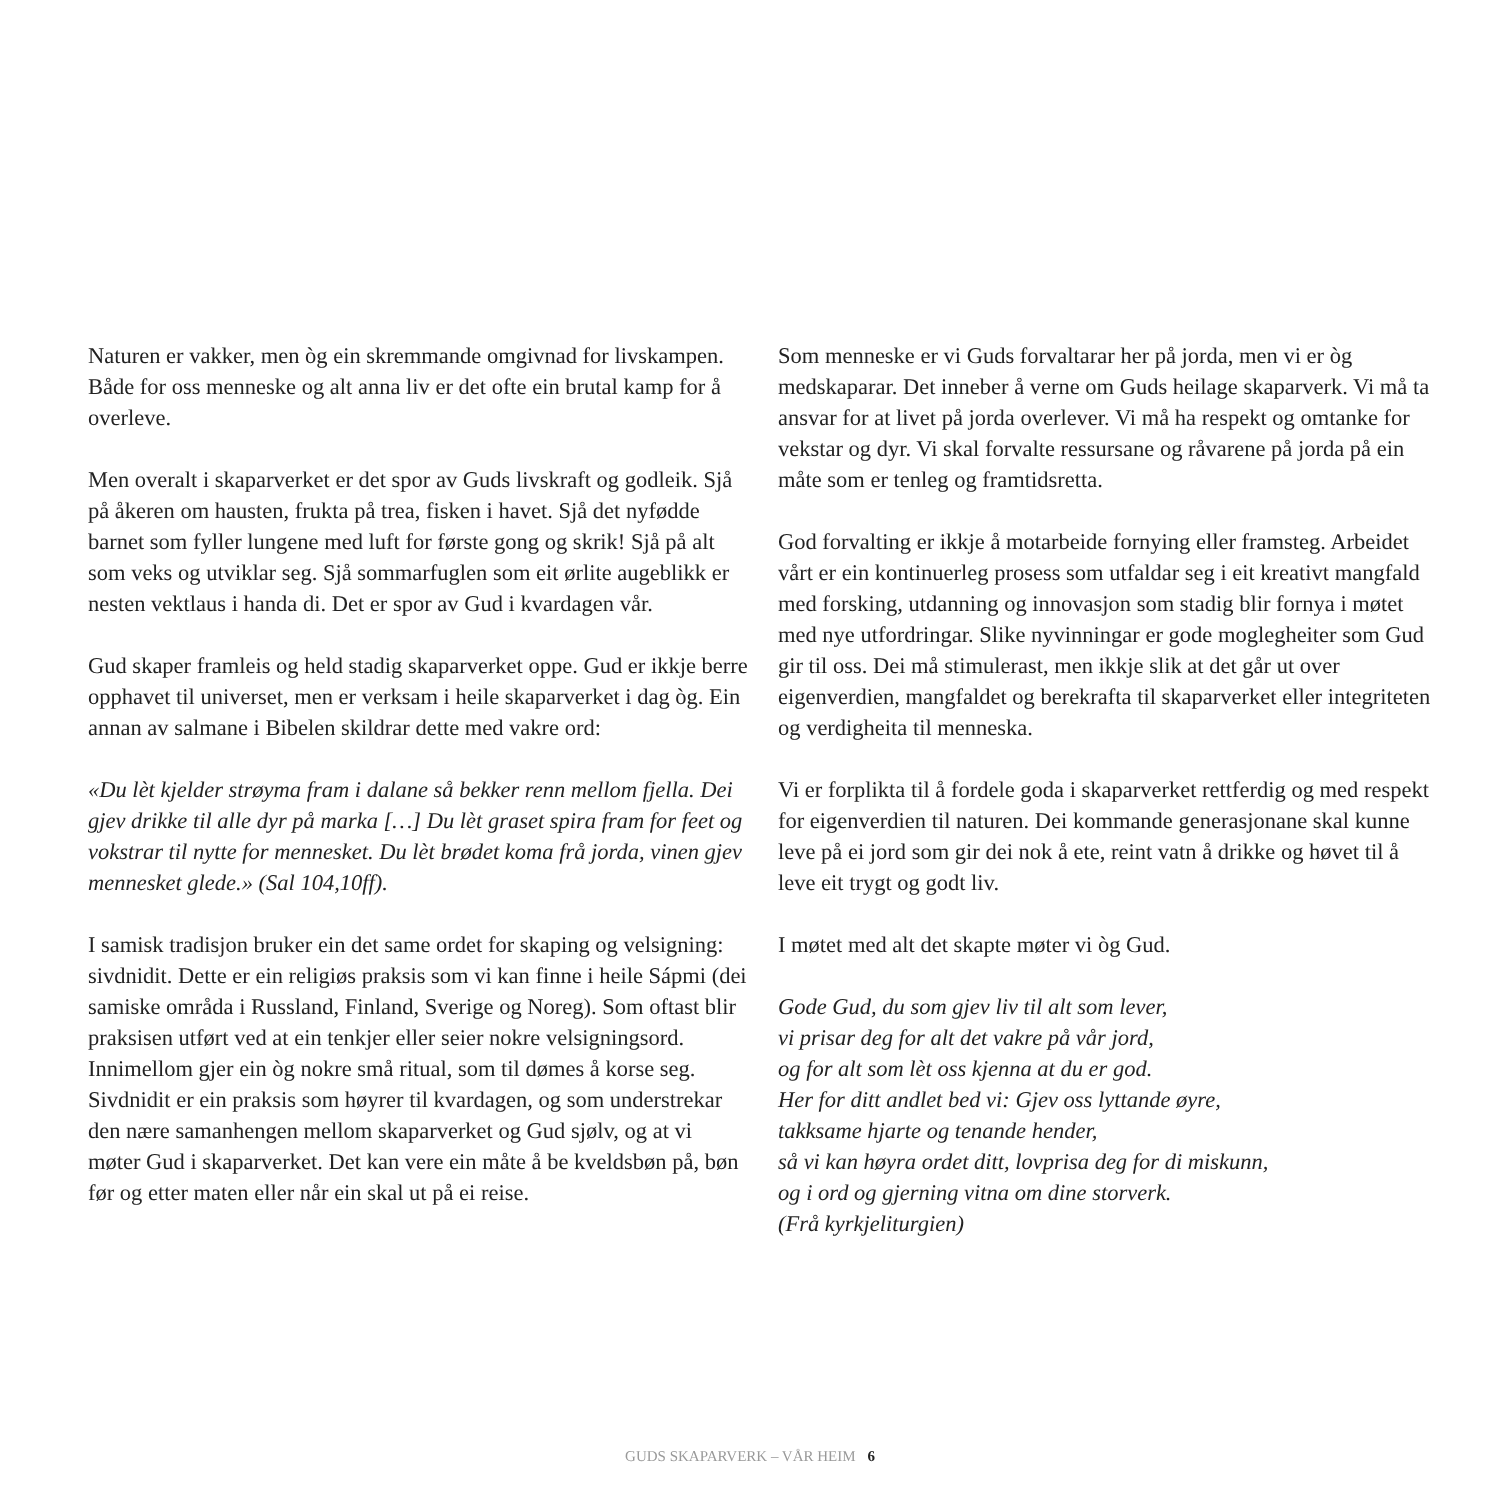Naturen er vakker, men òg ein skremmande omgivnad for livskampen. Både for oss menneske og alt anna liv er det ofte ein brutal kamp for å overleve.
Men overalt i skaparverket er det spor av Guds livskraft og godleik. Sjå på åkeren om hausten, frukta på trea, fisken i havet. Sjå det nyfødde barnet som fyller lungene med luft for første gong og skrik! Sjå på alt som veks og utviklar seg. Sjå sommarfuglen som eit ørlite augeblikk er nesten vektlaus i handa di. Det er spor av Gud i kvardagen vår.
Gud skaper framleis og held stadig skaparverket oppe. Gud er ikkje berre opphavet til universet, men er verksam i heile skaparverket i dag òg. Ein annan av salmane i Bibelen skildrar dette med vakre ord:
«Du lèt kjelder strøyma fram i dalane så bekker renn mellom fjella. Dei gjev drikke til alle dyr på marka […] Du lèt graset spira fram for feet og vokstrar til nytte for mennesket. Du lèt brødet koma frå jorda, vinen gjev mennesket glede.» (Sal 104,10ff).
I samisk tradisjon bruker ein det same ordet for skaping og velsigning: sivdnidit. Dette er ein religiøs praksis som vi kan finne i heile Sápmi (dei samiske områda i Russland, Finland, Sverige og Noreg). Som oftast blir praksisen utført ved at ein tenkjer eller seier nokre velsigningsord. Innimellom gjer ein òg nokre små ritual, som til dømes å korse seg. Sivdnidit er ein praksis som høyrer til kvardagen, og som understrekar den nære samanhengen mellom skaparverket og Gud sjølv, og at vi møter Gud i skaparverket. Det kan vere ein måte å be kveldsbøn på, bøn før og etter maten eller når ein skal ut på ei reise.
Som menneske er vi Guds forvaltarar her på jorda, men vi er òg medskaparar. Det inneber å verne om Guds heilage skaparverk. Vi må ta ansvar for at livet på jorda overlever. Vi må ha respekt og omtanke for vekstar og dyr. Vi skal forvalte ressursane og råvarene på jorda på ein måte som er tenleg og framtidsretta.
God forvalting er ikkje å motarbeide fornying eller framsteg. Arbeidet vårt er ein kontinuerleg prosess som utfaldar seg i eit kreativt mangfald med forsking, utdanning og innovasjon som stadig blir fornya i møtet med nye utfordringar. Slike nyvinningar er gode moglegheiter som Gud gir til oss. Dei må stimulerast, men ikkje slik at det går ut over eigenverdien, mangfaldet og berekrafta til skaparverket eller integriteten og verdigheita til menneska.
Vi er forplikta til å fordele goda i skaparverket rettferdig og med respekt for eigenverdien til naturen. Dei kommande generasjonane skal kunne leve på ei jord som gir dei nok å ete, reint vatn å drikke og høvet til å leve eit trygt og godt liv.
I møtet med alt det skapte møter vi òg Gud.
Gode Gud, du som gjev liv til alt som lever,
vi prisar deg for alt det vakre på vår jord,
og for alt som lèt oss kjenna at du er god.
Her for ditt andlet bed vi: Gjev oss lyttande øyre,
takksame hjarte og tenande hender,
så vi kan høyra ordet ditt, lovprisa deg for di miskunn,
og i ord og gjerning vitna om dine storverk.
(Frå kyrkjeliturgien)
GUDS SKAPARVERK – VÅR HEIM 6